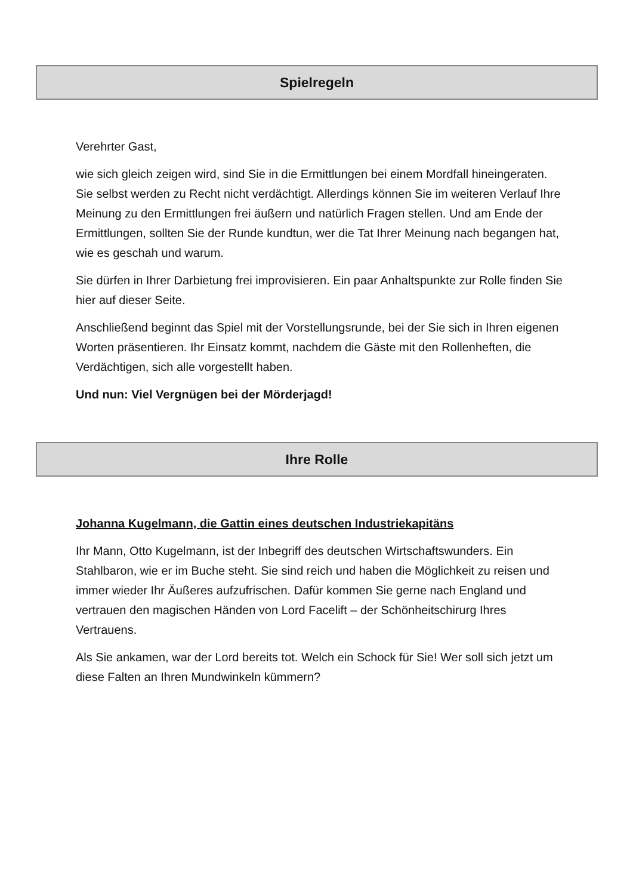Spielregeln
Verehrter Gast,
wie sich gleich zeigen wird, sind Sie in die Ermittlungen bei einem Mordfall hineingeraten. Sie selbst werden zu Recht nicht verdächtigt. Allerdings können Sie im weiteren Verlauf Ihre Meinung zu den Ermittlungen frei äußern und natürlich Fragen stellen. Und am Ende der Ermittlungen, sollten Sie der Runde kundtun, wer die Tat Ihrer Meinung nach begangen hat, wie es geschah und warum.
Sie dürfen in Ihrer Darbietung frei improvisieren. Ein paar Anhaltspunkte zur Rolle finden Sie hier auf dieser Seite.
Anschließend beginnt das Spiel mit der Vorstellungsrunde, bei der Sie sich in Ihren eigenen Worten präsentieren. Ihr Einsatz kommt, nachdem die Gäste mit den Rollenheften, die Verdächtigen, sich alle vorgestellt haben.
Und nun: Viel Vergnügen bei der Mörderjagd!
Ihre Rolle
Johanna Kugelmann, die Gattin eines deutschen Industriekapitäns
Ihr Mann, Otto Kugelmann, ist der Inbegriff des deutschen Wirtschaftswunders. Ein Stahlbaron, wie er im Buche steht. Sie sind reich und haben die Möglichkeit zu reisen und immer wieder Ihr Äußeres aufzufrischen. Dafür kommen Sie gerne nach England und vertrauen den magischen Händen von Lord Facelift – der Schönheitschirurg Ihres Vertrauens.
Als Sie ankamen, war der Lord bereits tot. Welch ein Schock für Sie! Wer soll sich jetzt um diese Falten an Ihren Mundwinkeln kümmern?